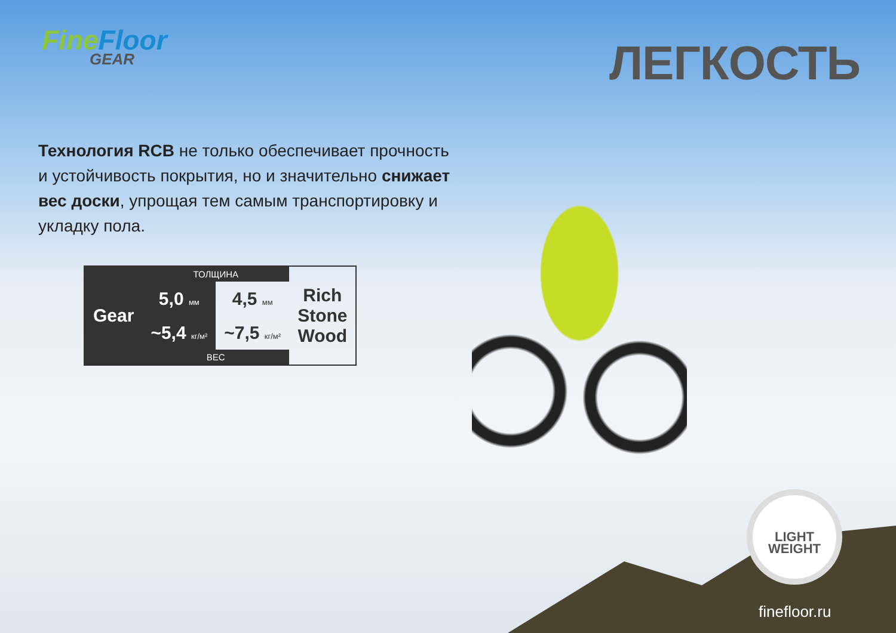FineFloor
GEAR
ЛЕГКОСТЬ
Технология RCB не только обеспечивает прочность и устойчивость покрытия, но и значительно снижает вес доски, упрощая тем самым транспортировку и укладку пола.
| | ТОЛЩИНА | | |
| Gear | 5,0 мм | 4,5 мм | Rich Stone Wood |
| | ~5,4 кг/м² | ~7,5 кг/м² | |
| | ВЕС | | |
LIGHT
WEIGHT
finefloor.ru